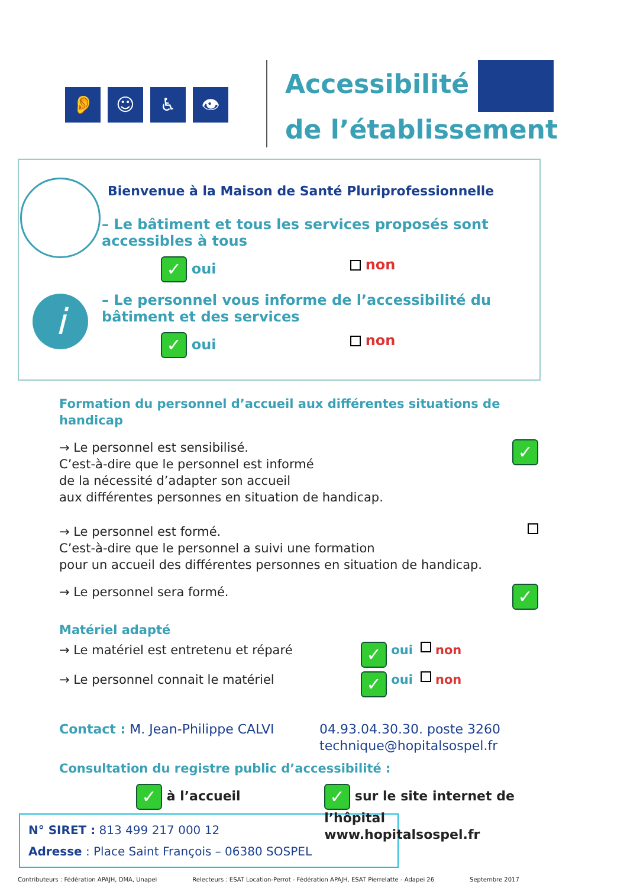👂 ☺ ♿ 👁
Accessibilité
de l’établissement
i
Bienvenue à la Maison de Santé Pluriprofessionnelle
– Le bâtiment et tous les services proposés sont accessibles à tous
✓ oui non
– Le personnel vous informe de l’accessibilité du bâtiment et des services
✓ oui non
Formation du personnel d’accueil aux différentes situations de handicap
→ Le personnel est sensibilisé.
C’est-à-dire que le personnel est informé
de la nécessité d’adapter son accueil
aux différentes personnes en situation de handicap.
✓
→ Le personnel est formé.
C’est-à-dire que le personnel a suivi une formation
pour un accueil des différentes personnes en situation de handicap.
→ Le personnel sera formé.
✓
Matériel adapté
→ Le matériel est entretenu et réparé
✓ oui non
→ Le personnel connait le matériel
✓ oui non
Contact : M. Jean-Philippe CALVI 04.93.04.30.30. poste 3260
technique@hopitalsospel.fr
Consultation du registre public d’accessibilité :
✓ à l’accueil
✓ sur le site internet de l’hôpital
www.hopitalsospel.fr
N° SIRET : 813 499 217 000 12
Adresse : Place Saint François – 06380 SOSPEL
Contributeurs : Fédération APAJH, DMA, Unapei Relecteurs : ESAT Location-Perrot - Fédération APAJH, ESAT Pierrelatte - Adapei 26 Septembre 2017